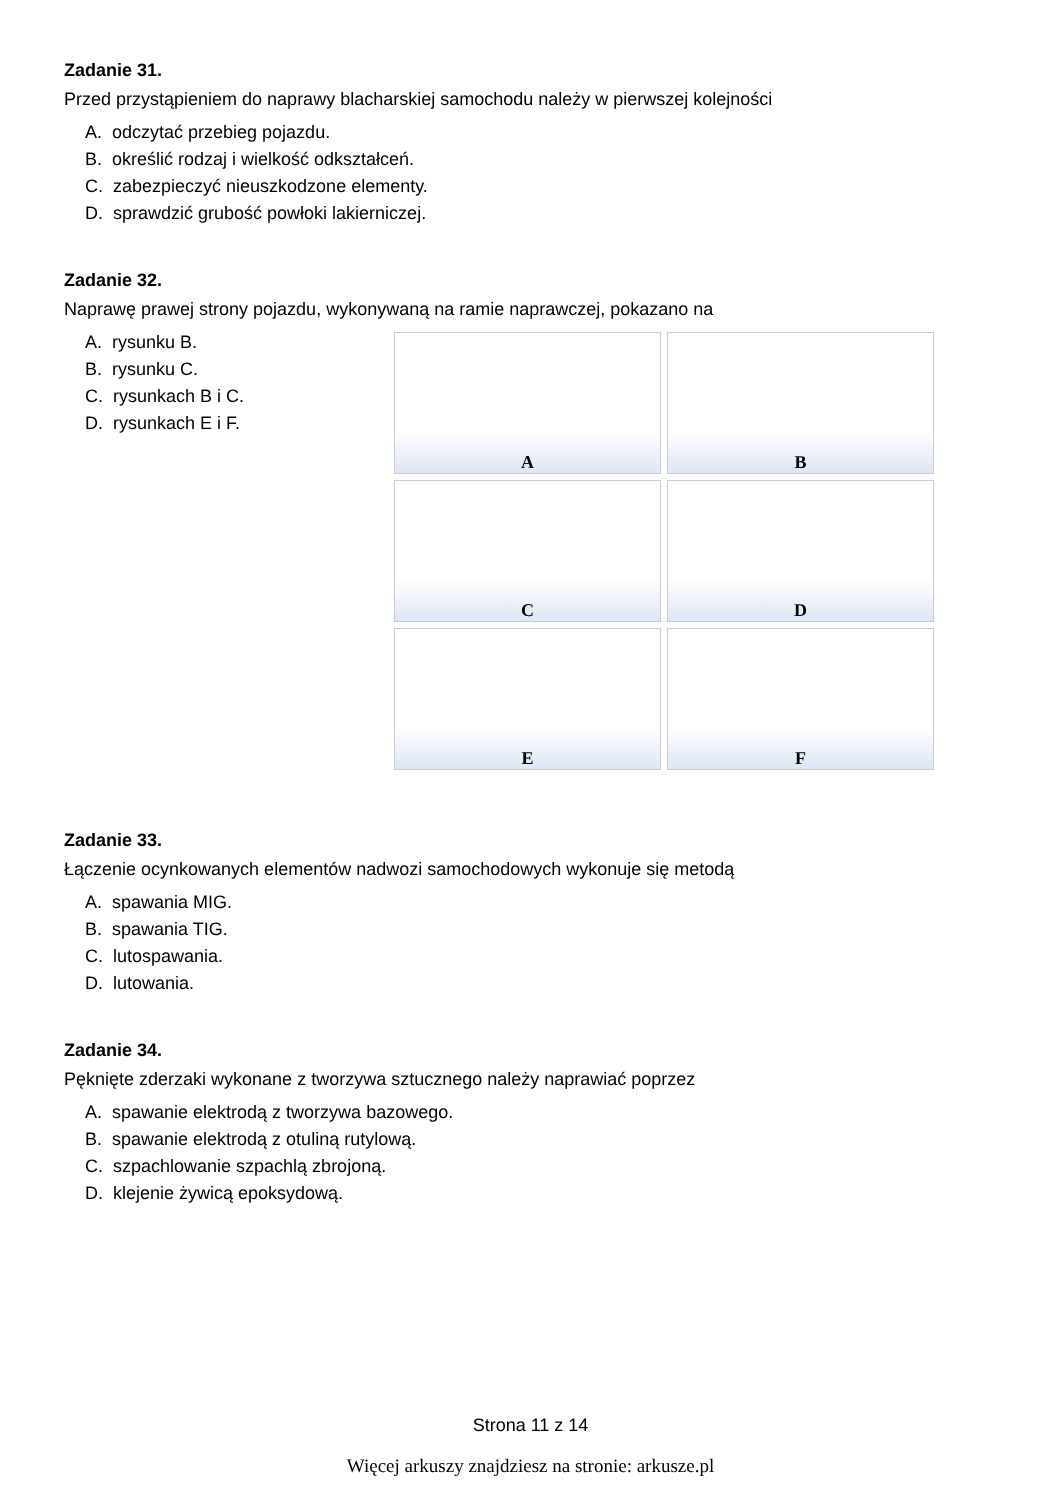Zadanie 31.
Przed przystąpieniem do naprawy blacharskiej samochodu należy w pierwszej kolejności
A. odczytać przebieg pojazdu.
B. określić rodzaj i wielkość odkształceń.
C. zabezpieczyć nieuszkodzone elementy.
D. sprawdzić grubość powłoki lakierniczej.
Zadanie 32.
Naprawę prawej strony pojazdu, wykonywaną na ramie naprawczej, pokazano na
A. rysunku B.
B. rysunku C.
C. rysunkach B i C.
D. rysunkach E i F.
A
B
C
D
E
F
Zadanie 33.
Łączenie ocynkowanych elementów nadwozi samochodowych wykonuje się metodą
A. spawania MIG.
B. spawania TIG.
C. lutospawania.
D. lutowania.
Zadanie 34.
Pęknięte zderzaki wykonane z tworzywa sztucznego należy naprawiać poprzez
A. spawanie elektrodą z tworzywa bazowego.
B. spawanie elektrodą z otuliną rutylową.
C. szpachlowanie szpachlą zbrojoną.
D. klejenie żywicą epoksydową.
Strona 11 z 14
Więcej arkuszy znajdziesz na stronie: arkusze.pl